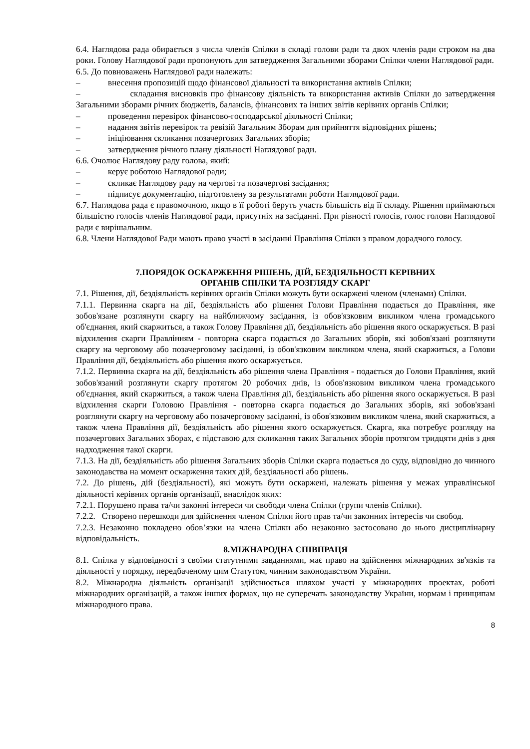6.4. Наглядова рада обирається з числа членів Спілки в складі голови ради та двох членів ради строком на два роки. Голову Наглядової ради пропонують для затвердження Загальними зборами Спілки члени Наглядової ради.
6.5. До повноважень Наглядової ради належать:
– внесення пропозицій щодо фінансової діяльності та використання активів Спілки;
– складання висновків про фінансову діяльність та використання активів Спілки до затвердження Загальними зборами річних бюджетів, балансів, фінансових та інших звітів керівних органів Спілки;
– проведення перевірок фінансово-господарської діяльності Спілки;
– надання звітів перевірок та ревізій Загальним Зборам для прийняття відповідних рішень;
– ініціювання скликання позачергових Загальних зборів;
– затвердження річного плану діяльності Наглядової ради.
6.6. Очолює Наглядову раду голова, який:
– керує роботою Наглядової ради;
– скликає Наглядову раду на чергові та позачергові засідання;
– підписує документацію, підготовлену за результатами роботи Наглядової ради.
6.7. Наглядова рада є правомочною, якщо в її роботі беруть участь більшість від її складу. Рішення приймаються більшістю голосів членів Наглядової ради, присутніх на засіданні. При рівності голосів, голос голови Наглядової ради є вирішальним.
6.8. Члени Наглядової Ради мають право участі в засіданні Правління Спілки з правом дорадчого голосу.
7.ПОРЯДОК ОСКАРЖЕННЯ РІШЕНЬ, ДІЙ, БЕЗДІЯЛЬНОСТІ КЕРІВНИХ
ОРГАНІВ СПІЛКИ ТА РОЗГЛЯДУ СКАРГ
7.1. Рішення, дії, бездіяльність керівних органів Спілки можуть бути оскаржені членом (членами) Спілки.
7.1.1. Первинна скарга на дії, бездіяльність або рішення Голови Правління подається до Правління, яке зобов'язане розглянути скаргу на найближчому засідання, із обов'язковим викликом члена громадського об'єднання, який скаржиться, а також Голову Правління дії, бездіяльність або рішення якого оскаржується. В разі відхилення скарги Правлінням - повторна скарга подається до Загальних зборів, які зобов'язані розглянути скаргу на черговому або позачерговому засіданні, із обов'язковим викликом члена, який скаржиться, а Голови Правління дії, бездіяльність або рішення якого оскаржується.
7.1.2. Первинна скарга на дії, бездіяльність або рішення члена Правління - подається до Голови Правління, який зобов'язаний розглянути скаргу протягом 20 робочих днів, із обов'язковим викликом члена громадського об'єднання, який скаржиться, а також члена Правління дії, бездіяльність або рішення якого оскаржується. В разі відхилення скарги Головою Правління - повторна скарга подається до Загальних зборів, які зобов'язані розглянути скаргу на черговому або позачерговому засіданні, із обов'язковим викликом члена, який скаржиться, а також члена Правління дії, бездіяльність або рішення якого оскаржується. Скарга, яка потребує розгляду на позачергових Загальних зборах, є підставою для скликання таких Загальних зборів протягом тридцяти днів з дня надходження такої скарги.
7.1.3. На дії, бездіяльність або рішення Загальних зборів Спілки скарга подається до суду, відповідно до чинного законодавства на момент оскарження таких дій, бездіяльності або рішень.
7.2. До рішень, дій (бездіяльності), які можуть бути оскаржені, належать рішення у межах управлінської діяльності керівних органів організації, внаслідок яких:
7.2.1. Порушено права та/чи законні інтереси чи свободи члена Спілки (групи членів Спілки).
7.2.2. Створено перешкоди для здійснення членом Спілки його прав та/чи законних інтересів чи свобод.
7.2.3. Незаконно покладено обов’язки на члена Спілки або незаконно застосовано до нього дисциплінарну відповідальність.
8.МІЖНАРОДНА СПІВПРАЦЯ
8.1. Спілка у відповідності з своїми статутними завданнями, має право на здійснення міжнародних зв'язків та діяльності у порядку, передбаченому цим Статутом, чинним законодавством України.
8.2. Міжнародна діяльність організації здійснюється шляхом участі у міжнародних проектах, роботі міжнародних організацій, а також інших формах, що не суперечать законодавству України, нормам і принципам міжнародного права.
8